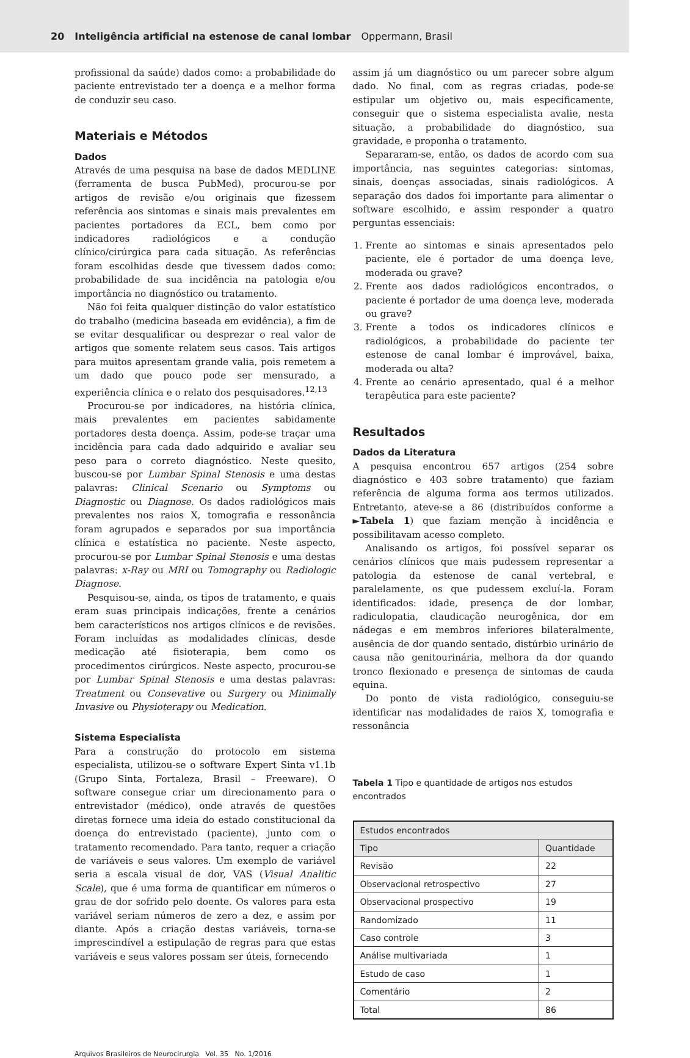20 Inteligência artificial na estenose de canal lombar Oppermann, Brasil
profissional da saúde) dados como: a probabilidade do paciente entrevistado ter a doença e a melhor forma de conduzir seu caso.
Materiais e Métodos
Dados
Através de uma pesquisa na base de dados MEDLINE (ferramenta de busca PubMed), procurou-se por artigos de revisão e/ou originais que fizessem referência aos sintomas e sinais mais prevalentes em pacientes portadores da ECL, bem como por indicadores radiológicos e a condução clínico/cirúrgica para cada situação. As referências foram escolhidas desde que tivessem dados como: probabilidade de sua incidência na patologia e/ou importância no diagnóstico ou tratamento.
Não foi feita qualquer distinção do valor estatístico do trabalho (medicina baseada em evidência), a fim de se evitar desqualificar ou desprezar o real valor de artigos que somente relatem seus casos. Tais artigos para muitos apresentam grande valia, pois remetem a um dado que pouco pode ser mensurado, a experiência clínica e o relato dos pesquisadores.<sup>12,13</sup>
Procurou-se por indicadores, na história clínica, mais prevalentes em pacientes sabidamente portadores desta doença. Assim, pode-se traçar uma incidência para cada dado adquirido e avaliar seu peso para o correto diagnóstico. Neste quesito, buscou-se por Lumbar Spinal Stenosis e uma destas palavras: Clinical Scenario ou Symptoms ou Diagnostic ou Diagnose. Os dados radiológicos mais prevalentes nos raios X, tomografia e ressonância foram agrupados e separados por sua importância clínica e estatística no paciente. Neste aspecto, procurou-se por Lumbar Spinal Stenosis e uma destas palavras: x-Ray ou MRI ou Tomography ou Radiologic Diagnose.
Pesquisou-se, ainda, os tipos de tratamento, e quais eram suas principais indicações, frente a cenários bem característicos nos artigos clínicos e de revisões. Foram incluídas as modalidades clínicas, desde medicação até fisioterapia, bem como os procedimentos cirúrgicos. Neste aspecto, procurou-se por Lumbar Spinal Stenosis e uma destas palavras: Treatment ou Consevative ou Surgery ou Minimally Invasive ou Physioterapy ou Medication.
Sistema Especialista
Para a construção do protocolo em sistema especialista, utilizou-se o software Expert Sinta v1.1b (Grupo Sinta, Fortaleza, Brasil – Freeware). O software consegue criar um direcionamento para o entrevistador (médico), onde através de questões diretas fornece uma ideia do estado constitucional da doença do entrevistado (paciente), junto com o tratamento recomendado. Para tanto, requer a criação de variáveis e seus valores. Um exemplo de variável seria a escala visual de dor, VAS (Visual Analitic Scale), que é uma forma de quantificar em números o grau de dor sofrido pelo doente. Os valores para esta variável seriam números de zero a dez, e assim por diante. Após a criação destas variáveis, torna-se imprescindível a estipulação de regras para que estas variáveis e seus valores possam ser úteis, fornecendo
assim já um diagnóstico ou um parecer sobre algum dado. No final, com as regras criadas, pode-se estipular um objetivo ou, mais especificamente, conseguir que o sistema especialista avalie, nesta situação, a probabilidade do diagnóstico, sua gravidade, e proponha o tratamento.
Separaram-se, então, os dados de acordo com sua importância, nas seguintes categorias: sintomas, sinais, doenças associadas, sinais radiológicos. A separação dos dados foi importante para alimentar o software escolhido, e assim responder a quatro perguntas essenciais:
1. Frente ao sintomas e sinais apresentados pelo paciente, ele é portador de uma doença leve, moderada ou grave?
2. Frente aos dados radiológicos encontrados, o paciente é portador de uma doença leve, moderada ou grave?
3. Frente a todos os indicadores clínicos e radiológicos, a probabilidade do paciente ter estenose de canal lombar é improvável, baixa, moderada ou alta?
4. Frente ao cenário apresentado, qual é a melhor terapêutica para este paciente?
Resultados
Dados da Literatura
A pesquisa encontrou 657 artigos (254 sobre diagnóstico e 403 sobre tratamento) que faziam referência de alguma forma aos termos utilizados. Entretanto, ateve-se a 86 (distribuídos conforme a ►Tabela 1) que faziam menção à incidência e possibilitavam acesso completo.
Analisando os artigos, foi possível separar os cenários clínicos que mais pudessem representar a patologia da estenose de canal vertebral, e paralelamente, os que pudessem excluí-la. Foram identificados: idade, presença de dor lombar, radiculopatia, claudicação neurogênica, dor em nádegas e em membros inferiores bilateralmente, ausência de dor quando sentado, distúrbio urinário de causa não genitourinária, melhora da dor quando tronco flexionado e presença de sintomas de cauda equina.
Do ponto de vista radiológico, conseguiu-se identificar nas modalidades de raios X, tomografia e ressonância
Tabela 1 Tipo e quantidade de artigos nos estudos encontrados
| Estudos encontrados | |
| --- | --- |
| Tipo | Quantidade |
| Revisão | 22 |
| Observacional retrospectivo | 27 |
| Observacional prospectivo | 19 |
| Randomizado | 11 |
| Caso controle | 3 |
| Análise multivariada | 1 |
| Estudo de caso | 1 |
| Comentário | 2 |
| Total | 86 |
Arquivos Brasileiros de Neurocirurgia Vol. 35 No. 1/2016